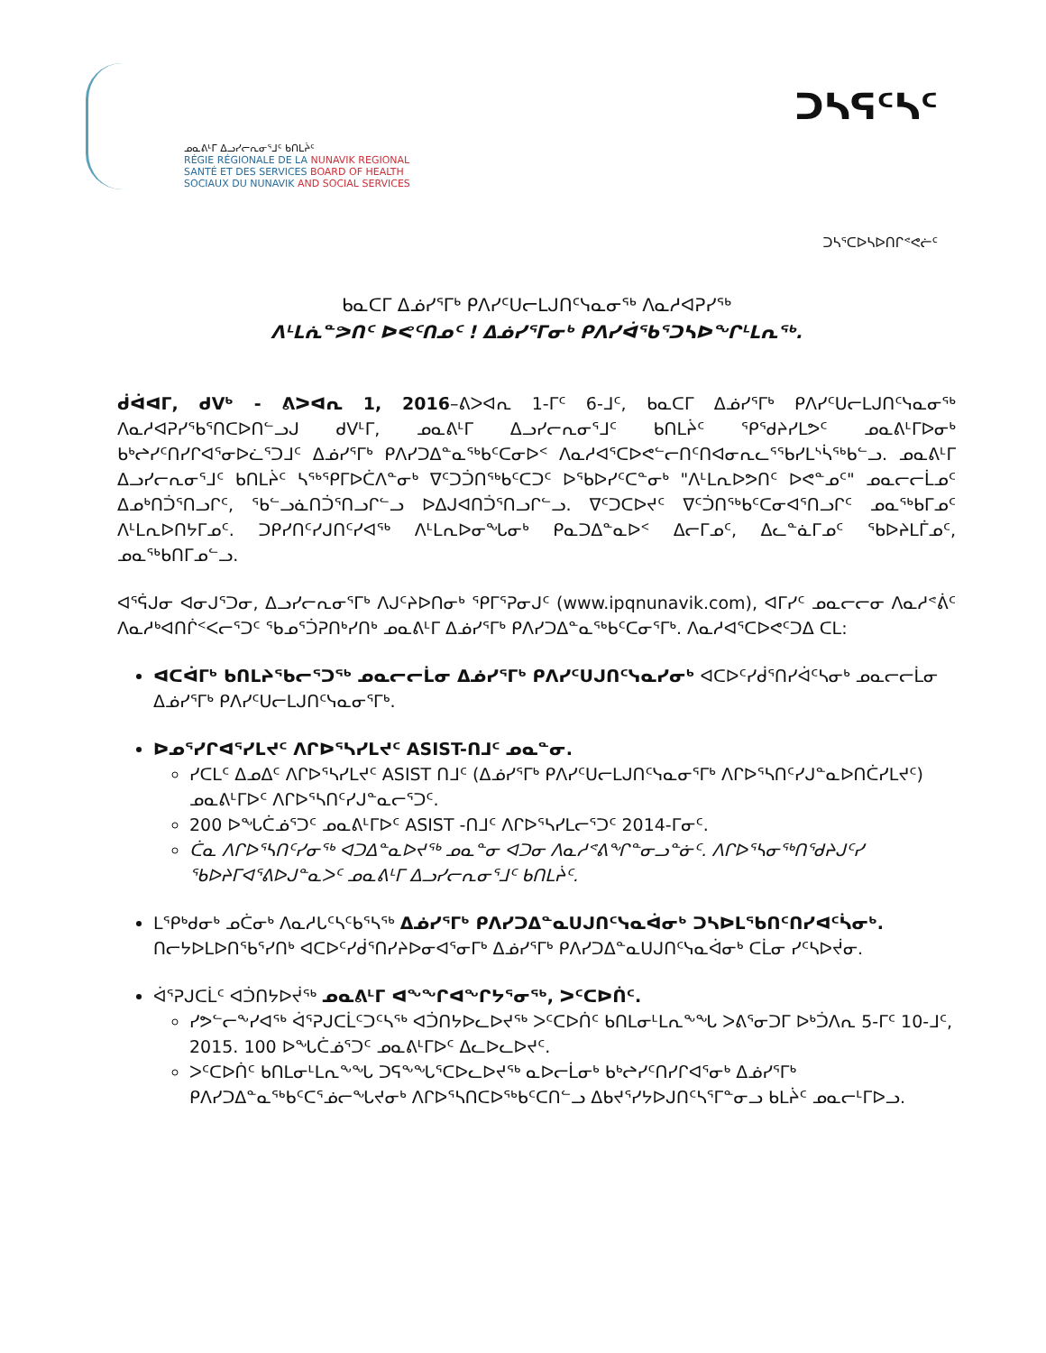ᓄᓇᕕᒻᒥ ᐃᓗᓯᓕᕆᓂᕐᒧᑦ ᑲᑎᒪᔩᑦ
RÉGIE RÉGIONALE DE LA NUNAVIK REGIONAL
SANTÉ ET DES SERVICES BOARD OF HEALTH
SOCIAUX DU NUNAVIK AND SOCIAL SERVICES
ᑐᓴᕋᑦᓴᑦ
ᑐᓴᕐᑕᐅᓴᐅᑎᒋᕝᕙᓖᑦ
ᑲᓇᑕᒥ ᐃᓅᓯᕐᒥᒃ ᑭᐱᓯᑦᑌᓕᒪᒍᑎᑦᓭᓇᓂᖅ ᐱᓇᓱᐊᕈᓯᖅ
ᐱᒻᒪᕇᓐᕗᑎᑦ ᐅᕙᑦᑎᓄᑦ ! ᐃᓅᓯᕐᒥᓂᒃ ᑭᐱᓯᐋᖃᕐᑐᓴᐅᖏᒻᒪᕆᖅ.
ᑰᐋᐊᒥ, ᑯᐯᒃ - ᕕᐳᐊᕆ 1, 2016–ᕕᐳᐊᕆ 1-ᒥᑦ 6-ᒧᑦ, ᑲᓇᑕᒥ ᐃᓅᓯᕐᒥᒃ ᑭᐱᓯᑦᑌᓕᒪᒍᑎᑦᓭᓇᓂᖅ ᐱᓇᓱᐊᕈᓯᖃᕐᑎᑕᐅᑎᓪᓗᒍ ᑯᐯᒻᒥ, ᓄᓇᕕᒻᒥ ᐃᓗᓯᓕᕆᓂᕐᒧᑦ ᑲᑎᒪᔩᑦ ᕿᕐᑯᔨᓯᒪᕗᑦ ᓄᓇᕕᒻᒥᐅᓂᒃ ᑲᒃᖠᓯᑦᑎᓯᒋᐊᕐᓂᐅᓛᕐᑐᒧᑦ ᐃᓅᓯᕐᒥᒃ ᑭᐱᓯᑐᐃᓐᓇᖅᑲᑦᑕᓂᐅᑉ ᐱᓇᓱᐊᕐᑕᐅᕙᓪᓕᑎᑦᑎᐊᓂᕆᓚᕐᖃᓯᒪᔅᓵᖅᑲᓪᓗ. ᓄᓇᕕᒻᒥ ᐃᓗᓯᓕᕆᓂᕐᒧᑦ ᑲᑎᒪᔩᑦ ᓴᖅᕿᒥᐅᑖᐱᓐᓂᒃ ᐁᑦᑐᑑᑎᖅᑲᑦᑕᑐᑦ ᐅᖃᐅᓯᑦᑕᓐᓂᒃ "ᐱᒻᒪᕆᐅᕗᑎᑦ ᐅᕙᓐᓄᑦ" ᓄᓇᓕᓕᒫᓄᑦ ᐃᓄᒃᑎᑑᕐᑎᓗᒋᑦ, ᖃᓪᓗᓈᑎᑑᕐᑎᓗᒋᓪᓗ ᐅᐃᒍᐊᑎᑑᕐᑎᓗᒋᓪᓗ. ᐁᑦᑐᑕᐅᔪᑦ ᐁᑦᑑᑎᖅᑲᑦᑕᓂᐊᕐᑎᓗᒋᑦ ᓄᓇᖅᑲᒥᓄᑦ ᐱᒻᒪᕆᐅᑎᔭᒥᓄᑦ. ᑐᑭᓯᑎᑦᓯᒍᑎᑦᓯᐊᖅ ᐱᒻᒪᕆᐅᓂᖓᓂᒃ ᑭᓇᑐᐃᓐᓇᐅᑉ ᐃᓕᒥᓄᑦ, ᐃᓚᓐᓈᒥᓄᑦ ᖃᐅᔨᒪᒦᓄᑦ, ᓄᓇᖅᑲᑎᒥᓄᓪᓗ.
ᐊᕐᕌᒍᓂ ᐊᓂᒍᕐᑐᓂ, ᐃᓗᓯᓕᕆᓂᕐᒥᒃ ᐱᒍᑦᔨᐅᑎᓂᒃ ᕿᒥᕐᕈᓂᒍᑦ (www.ipqnunavik.com), ᐊᒥᓯᑦ ᓄᓇᓕᓕᓂ ᐱᓇᓱᕝᕖᑦ ᐱᓇᓱᒃᐊᑎᒌᑉᐸᓕᕐᑐᑦ ᖃᓄᕐᑑᕈᑎᒃᓯᑎᒃ ᓄᓇᕕᒻᒥ ᐃᓅᓯᕐᒥᒃ ᑭᐱᓯᑐᐃᓐᓇᖅᑲᑦᑕᓂᕐᒥᒃ. ᐱᓇᓱᐊᕐᑕᐅᕙᑦᑐᐃ ᑕᒪ:
ᐊᑕᐋᒥᒃ ᑲᑎᒪᔨᖃᓕᕐᑐᖅ ᓄᓇᓕᓕᒫᓂ ᐃᓅᓯᕐᒥᒃ ᑭᐱᓯᑦᑌᒍᑎᑦᓭᓇᓯᓂᒃ ᐊᑕᐅᑦᓯᑰᕐᑎᓯᐋᑦᓴᓂᒃ ᓄᓇᓕᓕᒫᓂ ᐃᓅᓯᕐᒥᒃ ᑭᐱᓯᑦᑌᓕᒪᒍᑎᑦᓭᓇᓂᕐᒥᒃ.
ᐅᓄᕐᓯᒋᐊᕐᓯᒪᔪᑦ ᐱᒋᐅᕐᓴᓯᒪᔪᑦ ASIST-ᑎᒧᑦ ᓄᓇᓐᓂ.
ᓯᑕᒪᑦ ᐃᓄᐃᑦ ᐱᒋᐅᕐᓴᓯᒪᔪᑦ ASIST ᑎᒧᑦ (ᐃᓅᓯᕐᒥᒃ ᑭᐱᓯᑦᑌᓕᒪᒍᑎᑦᓭᓇᓂᕐᒥᒃ ᐱᒋᐅᕐᓴᑎᑦᓯᒍᓐᓇᐅᑎᑖᓯᒪᔪᑦ) ᓄᓇᕕᒻᒥᐅᑦ ᐱᒋᐅᕐᓴᑎᑦᓯᒍᓐᓇᓕᕐᑐᑦ.
200 ᐅᖓᑖᓅᕐᑐᑦ ᓄᓇᕕᒻᒥᐅᑦ ASIST -ᑎᒧᑦ ᐱᒋᐅᕐᓴᓯᒪᓕᕐᑐᑦ 2014-ᒥᓂᑦ.
ᑖᓇ ᐱᒋᐅᕐᓴᑎᑦᓯᓂᖅ ᐊᑐᐃᓐᓇᐅᔪᖅ ᓄᓇᓐᓂ ᐊᑐᓂ ᐱᓇᓱᕝᕕᖏᓐᓂᓗᓐᓃᑦ. ᐱᒋᐅᕐᓴᓂᖅᑎᕐᑯᔨᒍᑦᓯ ᖃᐅᔨᒥᐊᕐᕕᐅᒍᓐᓇᐳᑦ ᓄᓇᕕᒻᒥ ᐃᓗᓯᓕᕆᓂᕐᒧᑦ ᑲᑎᒪᔩᑦ.
ᒪᕿᒃᑯᓂᒃ ᓄᑖᓂᒃ ᐱᓇᓱᒐᑦᓴᑦᑲᕐᓴᖅ ᐃᓅᓯᕐᒥᒃ ᑭᐱᓯᑐᐃᓐᓇᑌᒍᑎᑦᓭᓇᐋᓂᒃ ᑐᓴᐅᒪᖃᑎᑦᑎᓯᐊᑦᓵᓂᒃ. ᑎᓕᔭᐅᒪᐅᑎᖃᕐᓯᑎᒃ ᐊᑕᐅᑦᓯᑰᕐᑎᓯᔨᐅᓂᐊᕐᓂᒥᒃ ᐃᓅᓯᕐᒥᒃ ᑭᐱᓯᑐᐃᓐᓇᑌᒍᑎᑦᓭᓇᐋᓂᒃ ᑕᒫᓂ ᓯᑦᓴᐅᔫᓂ.
ᐋᕐᕈᒍᑕᒫᑦ ᐊᑑᑎᔭᐅᔫᖅ ᓄᓇᕕᒻᒥ ᐊᖕᖏᐊᖏᔭᕐᓂᖅ, ᐳᑦᑕᐅᑏᑦ.
ᓯᕗᓪᓕᖕᓯᐊᖅ ᐋᕐᕈᒍᑕᒫᑦᑐᑦᓴᖅ ᐊᑑᑎᔭᐅᓚᐅᔪᖅ ᐳᑦᑕᐅᑏᑦ ᑲᑎᒪᓂᒻᒪᕆᖕᖓ ᐳᕕᕐᓂᑐᒥ ᐅᒃᑑᐱᕆ 5-ᒥᑦ 10-ᒧᑦ, 2015. 100 ᐅᖓᑖᓅᕐᑐᑦ ᓄᓇᕕᒻᒥᐅᑦ ᐃᓚᐅᓚᐅᔪᑦ.
ᐳᑦᑕᐅᑏᑦ ᑲᑎᒪᓂᒻᒪᕆᖕᖓ ᑐᕋᖕᖓᕐᑕᐅᓚᐅᔪᖅ ᓇᐅᓕᒫᓂᒃ ᑲᒃᖠᓯᑦᑎᓯᒋᐊᕐᓂᒃ ᐃᓅᓯᕐᒥᒃ ᑭᐱᓯᑐᐃᓐᓇᖅᑲᑦᑕᕐᓅᓕᖓᔪᓂᒃ ᐱᒋᐅᕐᓴᑎᑕᐅᖅᑲᑦᑕᑎᓪᓗ ᐃᑲᔪᕐᓯᔭᐅᒍᑎᑦᓴᕐᒥᓐᓂᓗ ᑲᒪᔩᑦ ᓄᓇᓕᒻᒥᐅᓗ.